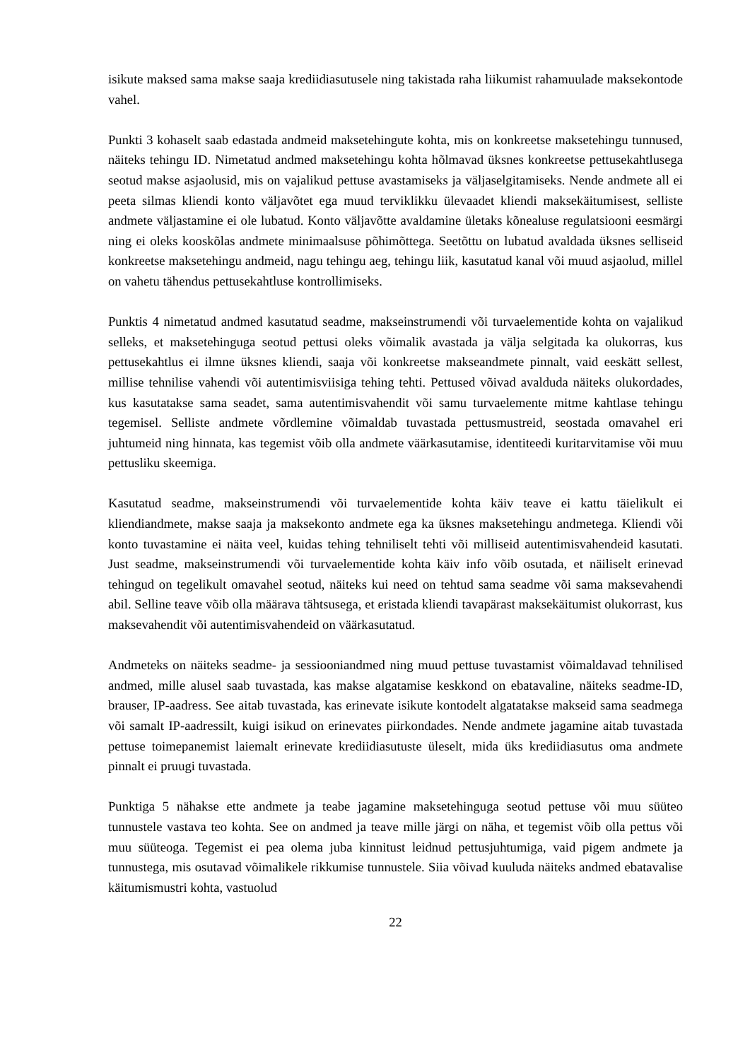isikute maksed sama makse saaja krediidiasutusele ning takistada raha liikumist rahamuulade maksekontode vahel.
Punkti 3 kohaselt saab edastada andmeid maksetehingute kohta, mis on konkreetse maksetehingu tunnused, näiteks tehingu ID. Nimetatud andmed maksetehingu kohta hõlmavad üksnes konkreetse pettusekahtlusega seotud makse asjaolusid, mis on vajalikud pettuse avastamiseks ja väljaselgitamiseks. Nende andmete all ei peeta silmas kliendi konto väljavõtet ega muud terviklikku ülevaadet kliendi maksekäitumisest, selliste andmete väljastamine ei ole lubatud. Konto väljavõtte avaldamine ületaks kõnealuse regulatsiooni eesmärgi ning ei oleks kooskõlas andmete minimaalsuse põhimõttega. Seetõttu on lubatud avaldada üksnes selliseid konkreetse maksetehingu andmeid, nagu tehingu aeg, tehingu liik, kasutatud kanal või muud asjaolud, millel on vahetu tähendus pettusekahtluse kontrollimiseks.
Punktis 4 nimetatud andmed kasutatud seadme, makseinstrumendi või turvaelementide kohta on vajalikud selleks, et maksetehinguga seotud pettusi oleks võimalik avastada ja välja selgitada ka olukorras, kus pettusekahtlus ei ilmne üksnes kliendi, saaja või konkreetse makseandmete pinnalt, vaid eeskätt sellest, millise tehnilise vahendi või autentimisviisiga tehing tehti. Pettused võivad avalduda näiteks olukordades, kus kasutatakse sama seadet, sama autentimisvahendit või samu turvaelemente mitme kahtlase tehingu tegemisel. Selliste andmete võrdlemine võimaldab tuvastada pettusmustreid, seostada omavahel eri juhtumeid ning hinnata, kas tegemist võib olla andmete väärkasutamise, identiteedi kuritarvitamise või muu pettusliku skeemiga.
Kasutatud seadme, makseinstrumendi või turvaelementide kohta käiv teave ei kattu täielikult ei kliendiandmete, makse saaja ja maksekonto andmete ega ka üksnes maksetehingu andmetega. Kliendi või konto tuvastamine ei näita veel, kuidas tehing tehniliselt tehti või milliseid autentimisvahendeid kasutati. Just seadme, makseinstrumendi või turvaelementide kohta käiv info võib osutada, et näiliselt erinevad tehingud on tegelikult omavahel seotud, näiteks kui need on tehtud sama seadme või sama maksevahendi abil. Selline teave võib olla määrava tähtsusega, et eristada kliendi tavapärast maksekäitumist olukorrast, kus maksevahendit või autentimisvahendeid on väärkasutatud.
Andmeteks on näiteks seadme- ja sessiooniandmed ning muud pettuse tuvastamist võimaldavad tehnilised andmed, mille alusel saab tuvastada, kas makse algatamise keskkond on ebatavaline, näiteks seadme-ID, brauser, IP-aadress. See aitab tuvastada, kas erinevate isikute kontodelt algatatakse makseid sama seadmega või samalt IP-aadressilt, kuigi isikud on erinevates piirkondades. Nende andmete jagamine aitab tuvastada pettuse toimepanemist laiemalt erinevate krediidiasutuste üleselt, mida üks krediidiasutus oma andmete pinnalt ei pruugi tuvastada.
Punktiga 5 nähakse ette andmete ja teabe jagamine maksetehinguga seotud pettuse või muu süüteo tunnustele vastava teo kohta. See on andmed ja teave mille järgi on näha, et tegemist võib olla pettus või muu süüteoga. Tegemist ei pea olema juba kinnitust leidnud pettusjuhtumiga, vaid pigem andmete ja tunnustega, mis osutavad võimalikele rikkumise tunnustele. Siia võivad kuuluda näiteks andmed ebatavalise käitumismustri kohta, vastuolud
22